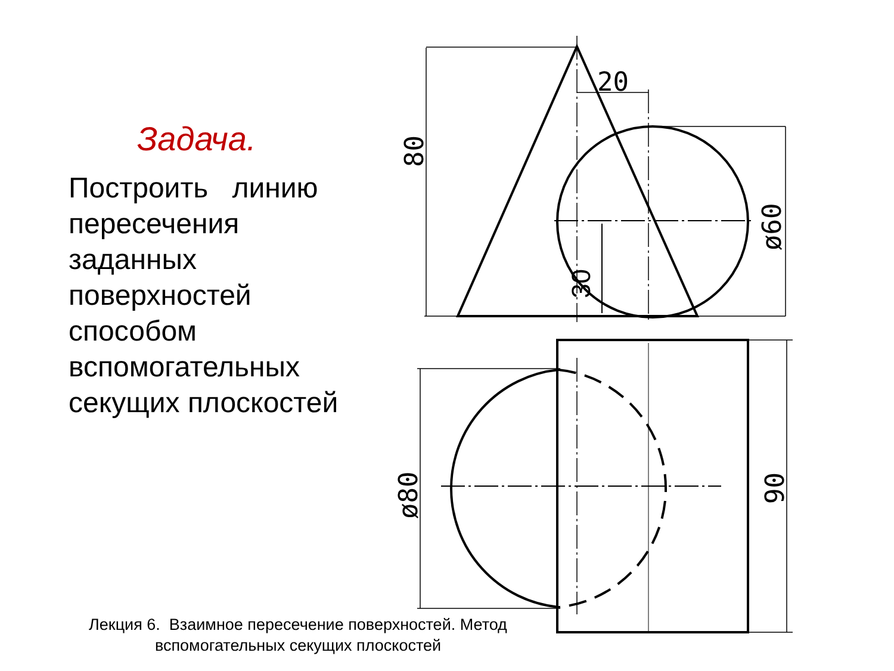20
80
ø60
30
ø80
90
Задача.
Построить линию пересечения заданных поверхностей способом вспомогательных секущих плоскостей
Лекция 6. Взаимное пересечение поверхностей. Метод вспомогательных секущих плоскостей